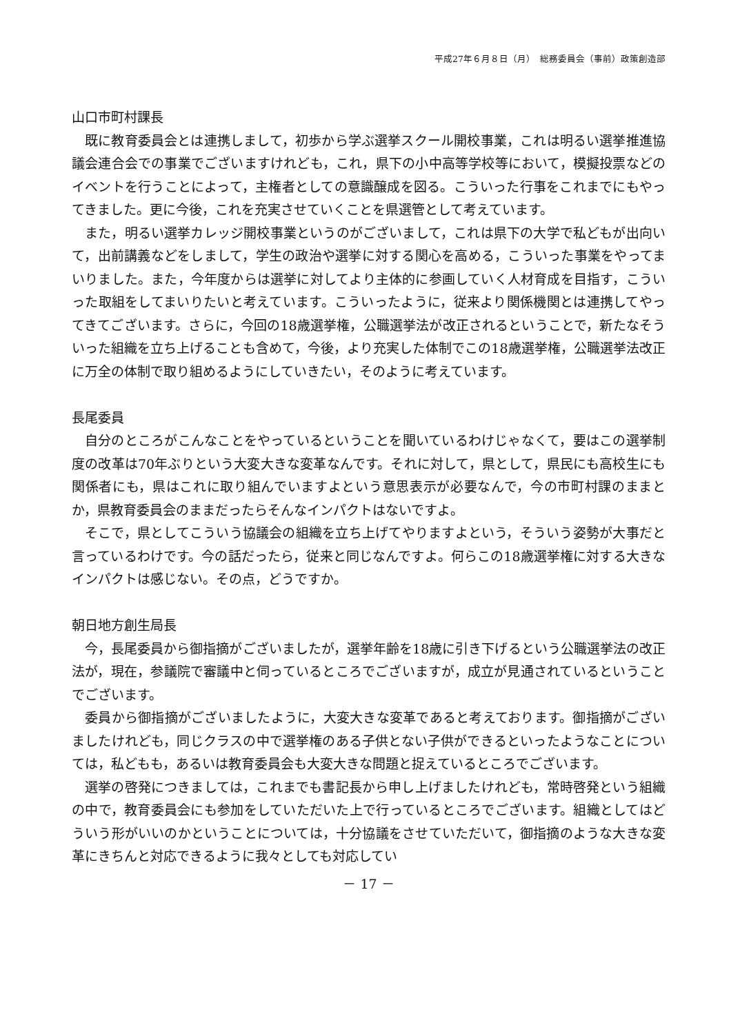平成27年６月８日（月）　総務委員会（事前）政策創造部
山口市町村課長
既に教育委員会とは連携しまして，初歩から学ぶ選挙スクール開校事業，これは明るい選挙推進協議会連合会での事業でございますけれども，これ，県下の小中高等学校等において，模擬投票などのイベントを行うことによって，主権者としての意識醸成を図る。こういった行事をこれまでにもやってきました。更に今後，これを充実させていくことを県選管として考えています。
また，明るい選挙カレッジ開校事業というのがございまして，これは県下の大学で私どもが出向いて，出前講義などをしまして，学生の政治や選挙に対する関心を高める，こういった事業をやってまいりました。また，今年度からは選挙に対してより主体的に参画していく人材育成を目指す，こういった取組をしてまいりたいと考えています。こういったように，従来より関係機関とは連携してやってきてございます。さらに，今回の18歳選挙権，公職選挙法が改正されるということで，新たなそういった組織を立ち上げることも含めて，今後，より充実した体制でこの18歳選挙権，公職選挙法改正に万全の体制で取り組めるようにしていきたい，そのように考えています。
長尾委員
自分のところがこんなことをやっているということを聞いているわけじゃなくて，要はこの選挙制度の改革は70年ぶりという大変大きな変革なんです。それに対して，県として，県民にも高校生にも関係者にも，県はこれに取り組んでいますよという意思表示が必要なんで，今の市町村課のままとか，県教育委員会のままだったらそんなインパクトはないですよ。
そこで，県としてこういう協議会の組織を立ち上げてやりますよという，そういう姿勢が大事だと言っているわけです。今の話だったら，従来と同じなんですよ。何らこの18歳選挙権に対する大きなインパクトは感じない。その点，どうですか。
朝日地方創生局長
今，長尾委員から御指摘がございましたが，選挙年齢を18歳に引き下げるという公職選挙法の改正法が，現在，参議院で審議中と伺っているところでございますが，成立が見通されているということでございます。
委員から御指摘がございましたように，大変大きな変革であると考えております。御指摘がございましたけれども，同じクラスの中で選挙権のある子供とない子供ができるといったようなことについては，私どもも，あるいは教育委員会も大変大きな問題と捉えているところでございます。
選挙の啓発につきましては，これまでも書記長から申し上げましたけれども，常時啓発という組織の中で，教育委員会にも参加をしていただいた上で行っているところでございます。組織としてはどういう形がいいのかということについては，十分協議をさせていただいて，御指摘のような大きな変革にきちんと対応できるように我々としても対応してい
－ 17 －